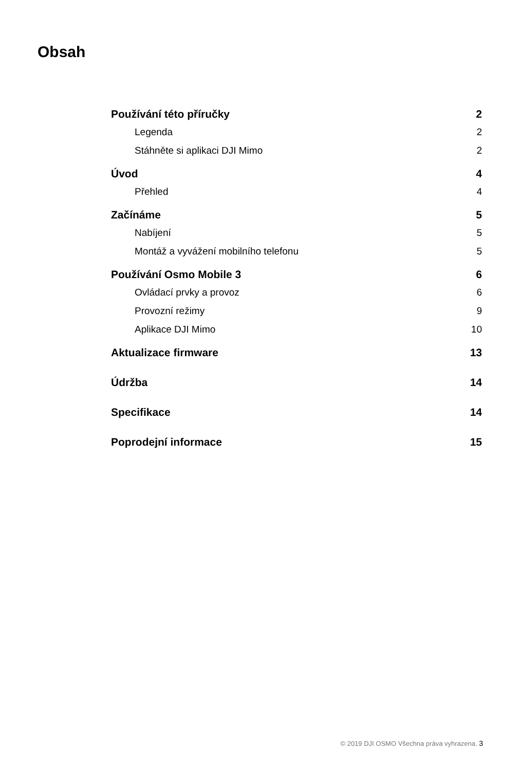Obsah
Používání této příručky 2
Legenda 2
Stáhněte si aplikaci DJI Mimo 2
Úvod 4
Přehled 4
Začínáme 5
Nabíjení 5
Montáž a vyvážení mobilního telefonu 5
Používání Osmo Mobile 3 6
Ovládací prvky a provoz 6
Provozní režimy 9
Aplikace DJI Mimo 10
Aktualizace firmware 13
Údržba 14
Specifikace 14
Poprodejní informace 15
© 2019 DJI OSMO Všechna práva vyhrazena. 3